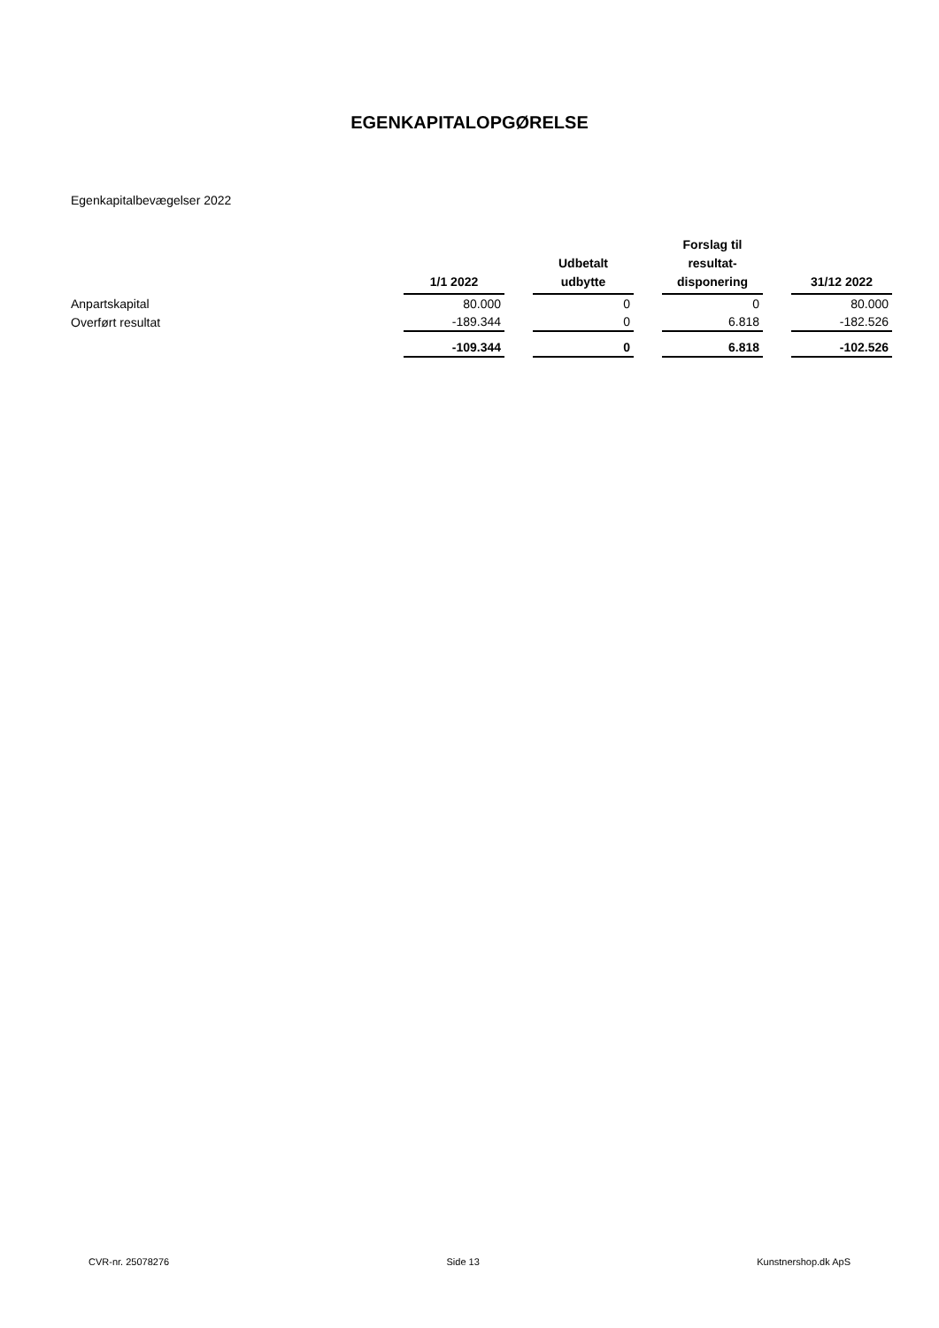EGENKAPITALOPGØRELSE
Egenkapitalbevægelser 2022
| | 1/1 2022 | Udbetalt udbytte | Forslag til resultat- disponering | 31/12 2022 |
| Anpartskapital | 80.000 | 0 | 0 | 80.000 |
| Overført resultat | -189.344 | 0 | 6.818 | -182.526 |
| | -109.344 | 0 | 6.818 | -102.526 |
CVR-nr. 25078276 Side 13 Kunstnershop.dk ApS